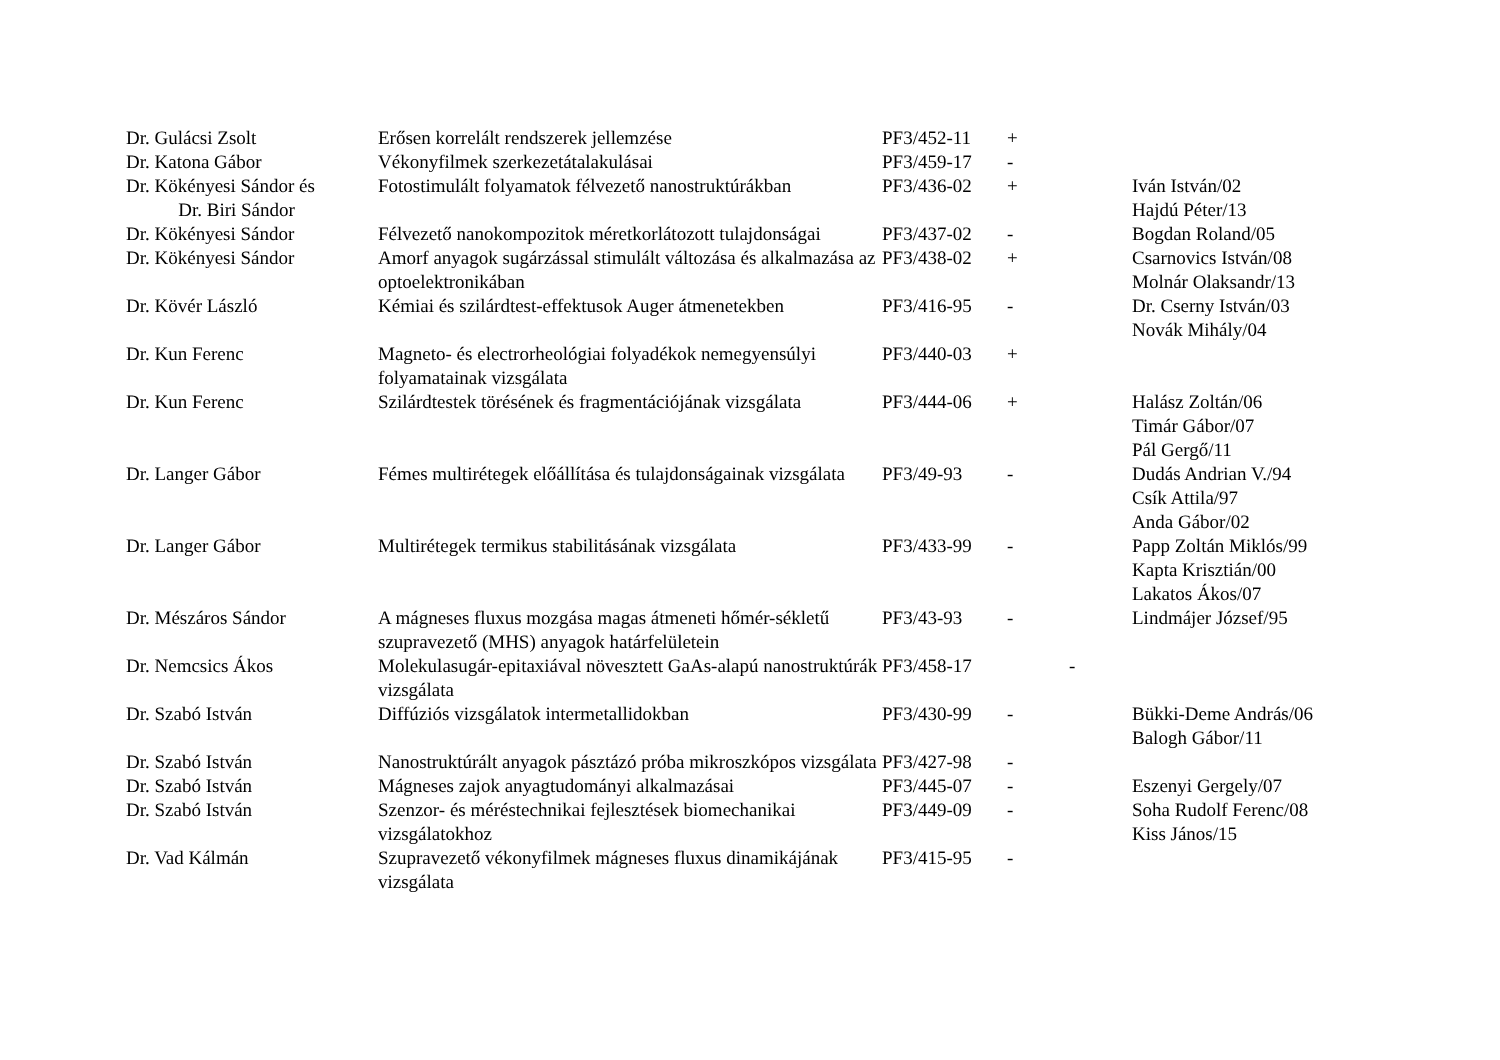| Dr. Gulácsi Zsolt | Erősen korrelált rendszerek jellemzése | PF3/452-11 | + | |
| Dr. Katona Gábor | Vékonyfilmek szerkezetátalakulásai | PF3/459-17 | - | |
| Dr. Kökényesi Sándor és Dr. Biri Sándor | Fotostimulált folyamatok félvezető nanostruktúrákban | PF3/436-02 | + | Iván István/02 Hajdú Péter/13 |
| Dr. Kökényesi Sándor | Félvezető nanokompozitok méretkorlátozott tulajdonságai | PF3/437-02 | - | Bogdan Roland/05 |
| Dr. Kökényesi Sándor | Amorf anyagok sugárzással stimulált változása és alkalmazása az optoelektronikában | PF3/438-02 | + | Csarnovics István/08 Molnár Olaksandr/13 |
| Dr. Kövér László | Kémiai és szilárdtest-effektusok Auger átmenetekben | PF3/416-95 | - | Dr. Cserny István/03 Novák Mihály/04 |
| Dr. Kun Ferenc | Magneto- és electrorheológiai folyadékok nemegyensúlyi folyamatainak vizsgálata | PF3/440-03 | + | |
| Dr. Kun Ferenc | Szilárdtestek törésének és fragmentációjának vizsgálata | PF3/444-06 | + | Halász Zoltán/06 Timár Gábor/07 Pál Gergő/11 |
| Dr. Langer Gábor | Fémes multirétegek előállítása és tulajdonságainak vizsgálata | PF3/49-93 | - | Dudás Andrian V./94 Csík Attila/97 Anda Gábor/02 |
| Dr. Langer Gábor | Multirétegek termikus stabilitásának vizsgálata | PF3/433-99 | - | Papp Zoltán Miklós/99 Kapta Krisztián/00 Lakatos Ákos/07 |
| Dr. Mészáros Sándor | A mágneses fluxus mozgása magas átmeneti hőmér-sékletű szupravezető (MHS) anyagok határfelületein | PF3/43-93 | - | Lindmájer József/95 |
| Dr. Nemcsics Ákos | Molekulasugár-epitaxiával növesztett GaAs-alapú nanostruktúrák vizsgálata | PF3/458-17 | - | |
| Dr. Szabó István | Diffúziós vizsgálatok intermetallidokban | PF3/430-99 | - | Bükki-Deme András/06 Balogh Gábor/11 |
| Dr. Szabó István | Nanostruktúrált anyagok pásztázó próba mikroszkópos vizsgálata | PF3/427-98 | - | |
| Dr. Szabó István | Mágneses zajok anyagtudományi alkalmazásai | PF3/445-07 | - | Eszenyi Gergely/07 |
| Dr. Szabó István | Szenzor- és méréstechnikai fejlesztések biomechanikai vizsgálatokhoz | PF3/449-09 | - | Soha Rudolf Ferenc/08 Kiss János/15 |
| Dr. Vad Kálmán | Szupravezető vékonyfilmek mágneses fluxus dinamikájának vizsgálata | PF3/415-95 | - | |